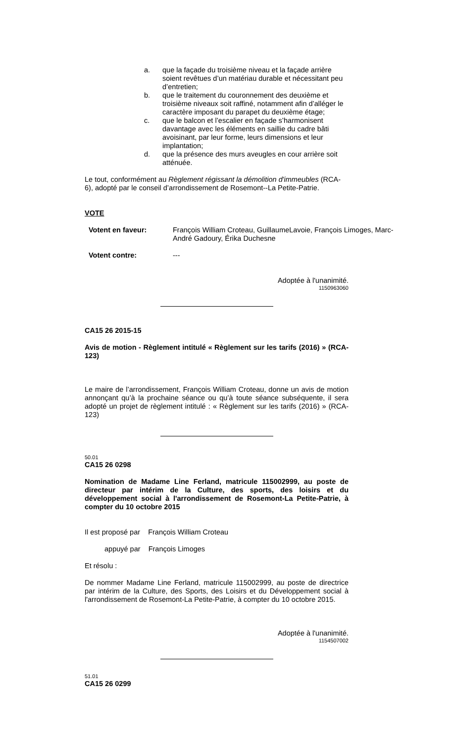a. que la façade du troisième niveau et la façade arrière soient revêtues d’un matériau durable et nécessitant peu d’entretien;
b. que le traitement du couronnement des deuxième et troisième niveaux soit raffiné, notamment afin d’alléger le caractère imposant du parapet du deuxième étage;
c. que le balcon et l’escalier en façade s’harmonisent davantage avec les éléments en saillie du cadre bâti avoisinant, par leur forme, leurs dimensions et leur implantation;
d. que la présence des murs aveugles en cour arrière soit atténuée.
Le tout, conformément au Règlement régissant la démolition d'immeubles (RCA-6), adopté par le conseil d’arrondissement de Rosemont--La Petite-Patrie.
VOTE
Votent en faveur: François William Croteau, GuillaumeLavoie, François Limoges, Marc-André Gadoury, Érika Duchesne
Votent contre: ---
Adoptée à l'unanimité.
1150963060
CA15 26 2015-15
Avis de motion - Règlement intitulé « Règlement sur les tarifs (2016) » (RCA-123)
Le maire de l’arrondissement, François William Croteau, donne un avis de motion annonçant qu’à la prochaine séance ou qu’à toute séance subséquente, il sera adopté un projet de règlement intitulé : « Règlement sur les tarifs (2016) » (RCA-123)
50.01
CA15 26 0298
Nomination de Madame Line Ferland, matricule 115002999, au poste de directeur par intérim de la Culture, des sports, des loisirs et du développement social à l'arrondissement de Rosemont-La Petite-Patrie, à compter du 10 octobre 2015
Il est proposé par François William Croteau
appuyé par François Limoges
Et résolu :
De nommer Madame Line Ferland, matricule 115002999, au poste de directrice par intérim de la Culture, des Sports, des Loisirs et du Développement social à l'arrondissement de Rosemont-La Petite-Patrie, à compter du 10 octobre 2015.
Adoptée à l'unanimité.
1154507002
51.01
CA15 26 0299